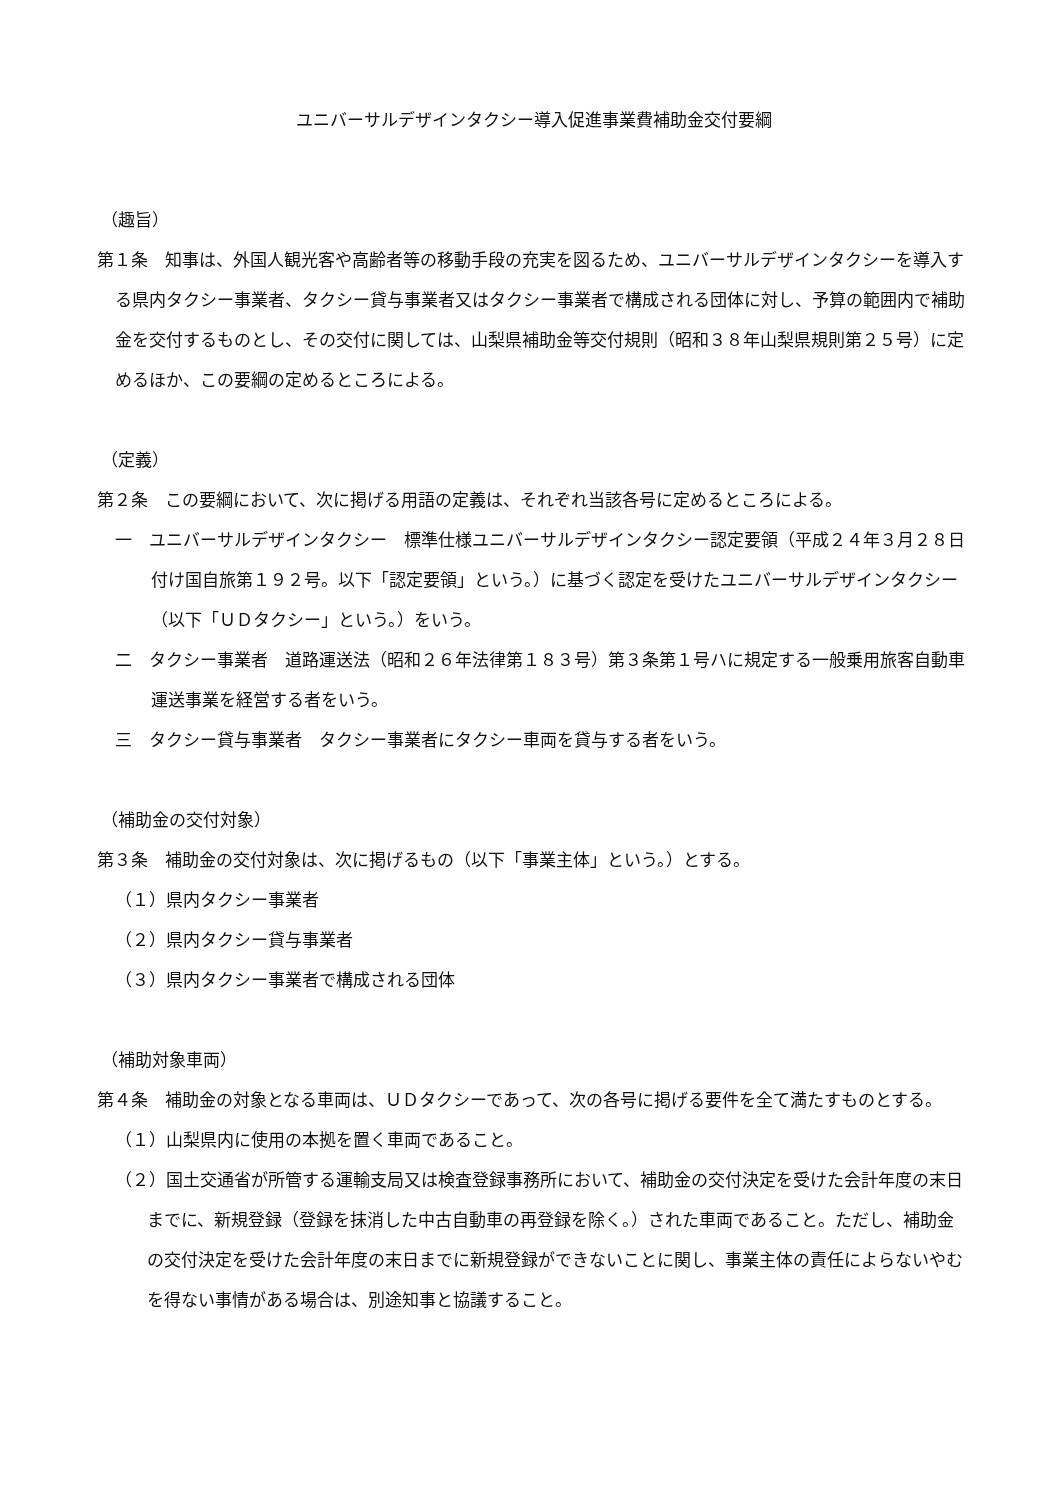ユニバーサルデザインタクシー導入促進事業費補助金交付要綱
（趣旨）
第１条　知事は、外国人観光客や高齢者等の移動手段の充実を図るため、ユニバーサルデザインタクシーを導入する県内タクシー事業者、タクシー貸与事業者又はタクシー事業者で構成される団体に対し、予算の範囲内で補助金を交付するものとし、その交付に関しては、山梨県補助金等交付規則（昭和３８年山梨県規則第２５号）に定めるほか、この要綱の定めるところによる。
（定義）
第２条　この要綱において、次に掲げる用語の定義は、それぞれ当該各号に定めるところによる。
一　ユニバーサルデザインタクシー　標準仕様ユニバーサルデザインタクシー認定要領（平成２４年３月２８日付け国自旅第１９２号。以下「認定要領」という。）に基づく認定を受けたユニバーサルデザインタクシー（以下「ＵＤタクシー」という。）をいう。
二　タクシー事業者　道路運送法（昭和２６年法律第１８３号）第３条第１号ハに規定する一般乗用旅客自動車運送事業を経営する者をいう。
三　タクシー貸与事業者　タクシー事業者にタクシー車両を貸与する者をいう。
（補助金の交付対象）
第３条　補助金の交付対象は、次に掲げるもの（以下「事業主体」という。）とする。
（１）県内タクシー事業者
（２）県内タクシー貸与事業者
（３）県内タクシー事業者で構成される団体
（補助対象車両）
第４条　補助金の対象となる車両は、ＵＤタクシーであって、次の各号に掲げる要件を全て満たすものとする。
（１）山梨県内に使用の本拠を置く車両であること。
（２）国土交通省が所管する運輸支局又は検査登録事務所において、補助金の交付決定を受けた会計年度の末日までに、新規登録（登録を抹消した中古自動車の再登録を除く。）された車両であること。ただし、補助金の交付決定を受けた会計年度の末日までに新規登録ができないことに関し、事業主体の責任によらないやむを得ない事情がある場合は、別途知事と協議すること。